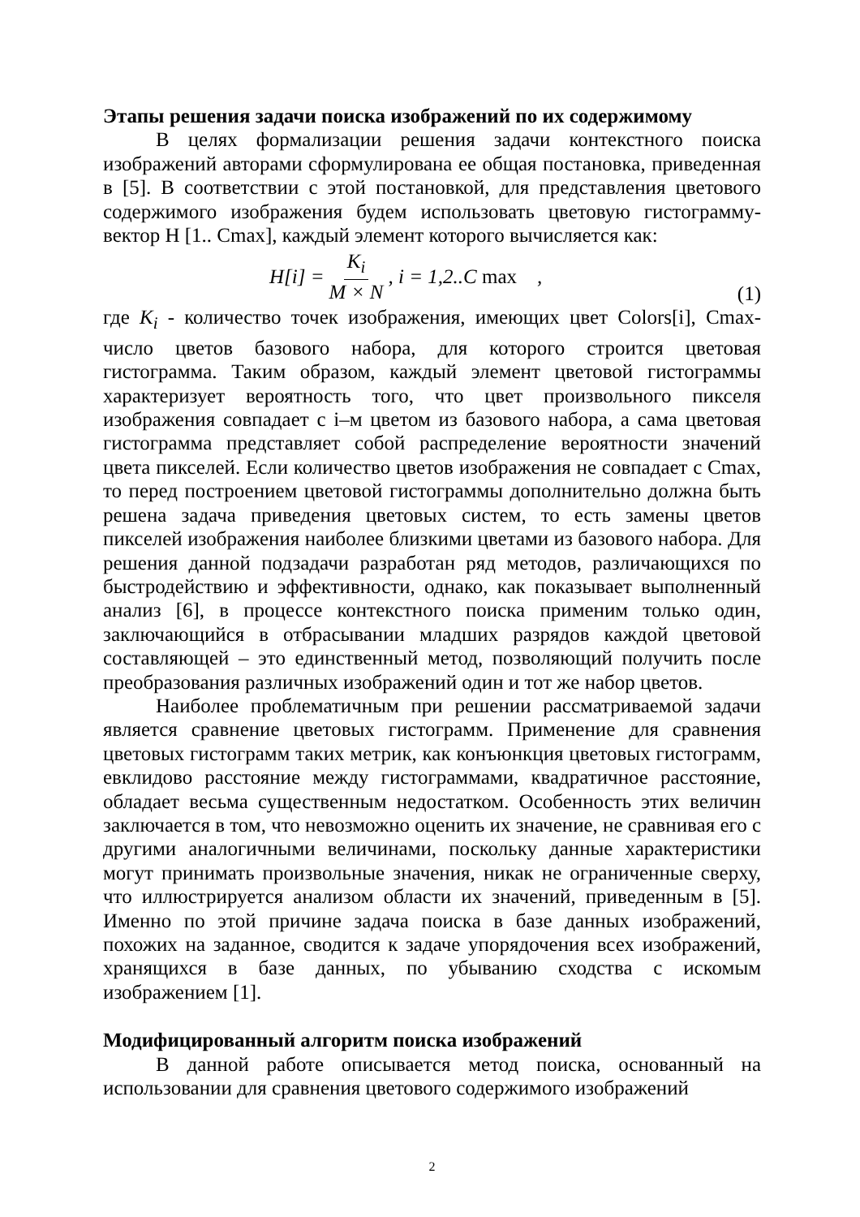Этапы решения задачи поиска изображений по их содержимому
В целях формализации решения задачи контекстного поиска изображений авторами сформулирована ее общая постановка, приведенная в [5]. В соответствии с этой постановкой, для представления цветового содержимого изображения будем использовать цветовую гистограмму-вектор H [1.. Cmax], каждый элемент которого вычисляется как:
H[i] = K<sub>i</sub> M × N, i = 1,2..C max ,
(1)
где K<sub>i</sub> - количество точек изображения, имеющих цвет Colors[i], Cmax-число цветов базового набора, для которого строится цветовая гистограмма. Таким образом, каждый элемент цветовой гистограммы характеризует вероятность того, что цвет произвольного пикселя изображения совпадает с i–м цветом из базового набора, а сама цветовая гистограмма представляет собой распределение вероятности значений цвета пикселей. Если количество цветов изображения не совпадает с Cmax, то перед построением цветовой гистограммы дополнительно должна быть решена задача приведения цветовых систем, то есть замены цветов пикселей изображения наиболее близкими цветами из базового набора. Для решения данной подзадачи разработан ряд методов, различающихся по быстродействию и эффективности, однако, как показывает выполненный анализ [6], в процессе контекстного поиска применим только один, заключающийся в отбрасывании младших разрядов каждой цветовой составляющей – это единственный метод, позволяющий получить после преобразования различных изображений один и тот же набор цветов.
Наиболее проблематичным при решении рассматриваемой задачи является сравнение цветовых гистограмм. Применение для сравнения цветовых гистограмм таких метрик, как конъюнкция цветовых гистограмм, евклидово расстояние между гистограммами, квадратичное расстояние, обладает весьма существенным недостатком. Особенность этих величин заключается в том, что невозможно оценить их значение, не сравнивая его с другими аналогичными величинами, поскольку данные характеристики могут принимать произвольные значения, никак не ограниченные сверху, что иллюстрируется анализом области их значений, приведенным в [5]. Именно по этой причине задача поиска в базе данных изображений, похожих на заданное, сводится к задаче упорядочения всех изображений, хранящихся в базе данных, по убыванию сходства с искомым изображением [1].
Модифицированный алгоритм поиска изображений
В данной работе описывается метод поиска, основанный на использовании для сравнения цветового содержимого изображений
2